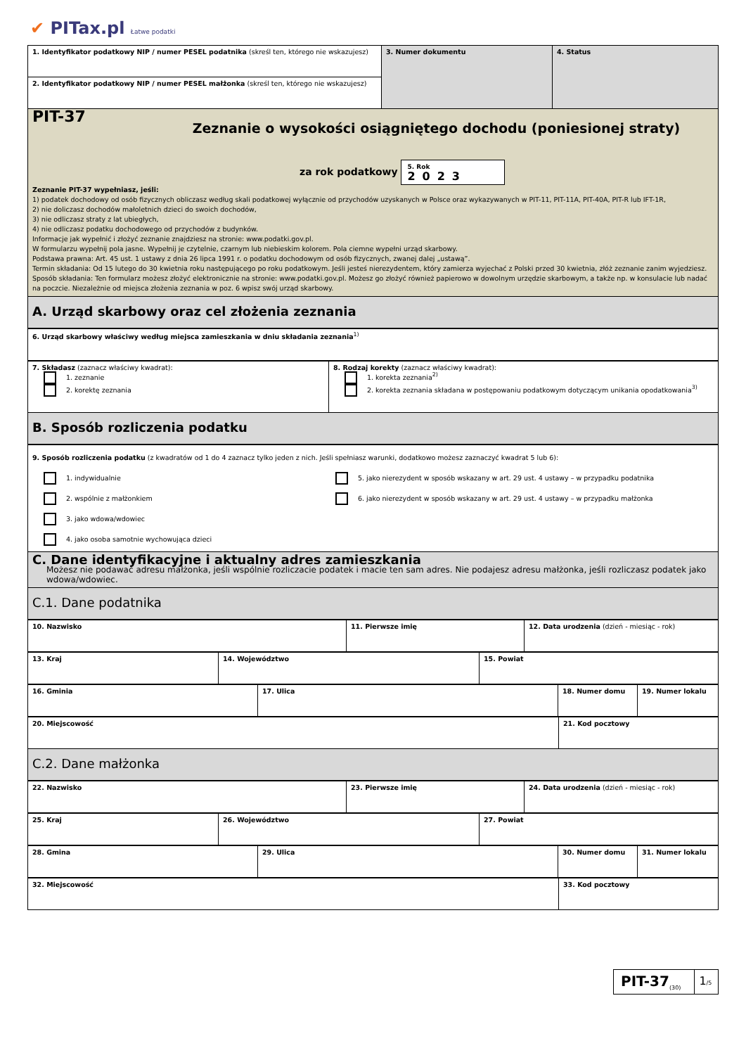✔ PITax.pl Łatwe podatki
| 1. Identyfikator podatkowy NIP / numer PESEL podatnika (skreśl ten, którego nie wskazujesz) | 3. Numer dokumentu | 4. Status |
| 2. Identyfikator podatkowy NIP / numer PESEL małżonka (skreśl ten, którego nie wskazujesz) | | |
PIT-37
Zeznanie o wysokości osiągniętego dochodu (poniesionej straty)
za rok podatkowy 5. Rok
2023
Zeznanie PIT-37 wypełniasz, jeśli:
1) podatek dochodowy od osób fizycznych obliczasz według skali podatkowej wyłącznie od przychodów uzyskanych w Polsce oraz wykazywanych w PIT-11, PIT-11A, PIT-40A, PIT-R lub IFT-1R,
2) nie doliczasz dochodów małoletnich dzieci do swoich dochodów,
3) nie odliczasz straty z lat ubiegłych,
4) nie odliczasz podatku dochodowego od przychodów z budynków.
Informacje jak wypełnić i złożyć zeznanie znajdziesz na stronie: www.podatki.gov.pl.
W formularzu wypełnij pola jasne. Wypełnij je czytelnie, czarnym lub niebieskim kolorem. Pola ciemne wypełni urząd skarbowy.
Podstawa prawna: Art. 45 ust. 1 ustawy z dnia 26 lipca 1991 r. o podatku dochodowym od osób fizycznych, zwanej dalej „ustawą”.
Termin składania: Od 15 lutego do 30 kwietnia roku następującego po roku podatkowym. Jeśli jesteś nierezydentem, który zamierza wyjechać z Polski przed 30 kwietnia, złóż zeznanie zanim wyjedziesz.
Sposób składania: Ten formularz możesz złożyć elektronicznie na stronie: www.podatki.gov.pl. Możesz go złożyć również papierowo w dowolnym urzędzie skarbowym, a także np. w konsulacie lub nadać na poczcie. Niezależnie od miejsca złożenia zeznania w poz. 6 wpisz swój urząd skarbowy.
A. Urząd skarbowy oraz cel złożenia zeznania
| 6. Urząd skarbowy właściwy według miejsca zamieszkania w dniu składania zeznania<sup>1)</sup> |
| 7. Składasz (zaznacz właściwy kwadrat): 1. zeznanie 2. korektę zeznania | 8. Rodzaj korekty (zaznacz właściwy kwadrat): 1. korekta zeznania<sup>2)</sup> 2. korekta zeznania składana w postępowaniu podatkowym dotyczącym unikania opodatkowania<sup>3)</sup> |
B. Sposób rozliczenia podatku
| 9. Sposób rozliczenia podatku (z kwadratów od 1 do 4 zaznacz tylko jeden z nich. Jeśli spełniasz warunki, dodatkowo możesz zaznaczyć kwadrat 5 lub 6): 1. indywidualnie 2. wspólnie z małżonkiem 3. jako wdowa/wdowiec 4. jako osoba samotnie wychowująca dzieci 5. jako nierezydent w sposób wskazany w art. 29 ust. 4 ustawy – w przypadku podatnika 6. jako nierezydent w sposób wskazany w art. 29 ust. 4 ustawy – w przypadku małżonka |
C. Dane identyfikacyjne i aktualny adres zamieszkania
Możesz nie podawać adresu małżonka, jeśli wspólnie rozliczacie podatek i macie ten sam adres. Nie podajesz adresu małżonka, jeśli rozliczasz podatek jako wdowa/wdowiec.
C.1. Dane podatnika
| 10. Nazwisko | 11. Pierwsze imię | 12. Data urodzenia (dzień - miesiąc - rok) |
| 13. Kraj | 14. Województwo | 15. Powiat |
| 16. Gminia | 17. Ulica | 18. Numer domu | 19. Numer lokalu |
| 20. Miejscowość | 21. Kod pocztowy |
C.2. Dane małżonka
| 22. Nazwisko | 23. Pierwsze imię | 24. Data urodzenia (dzień - miesiąc - rok) |
| 25. Kraj | 26. Województwo | 27. Powiat |
| 28. Gmina | 29. Ulica | 30. Numer domu | 31. Numer lokalu |
| 32. Miejscowość | 33. Kod pocztowy |
| PIT-37<sub>(30)</sub> | 1 /5 |